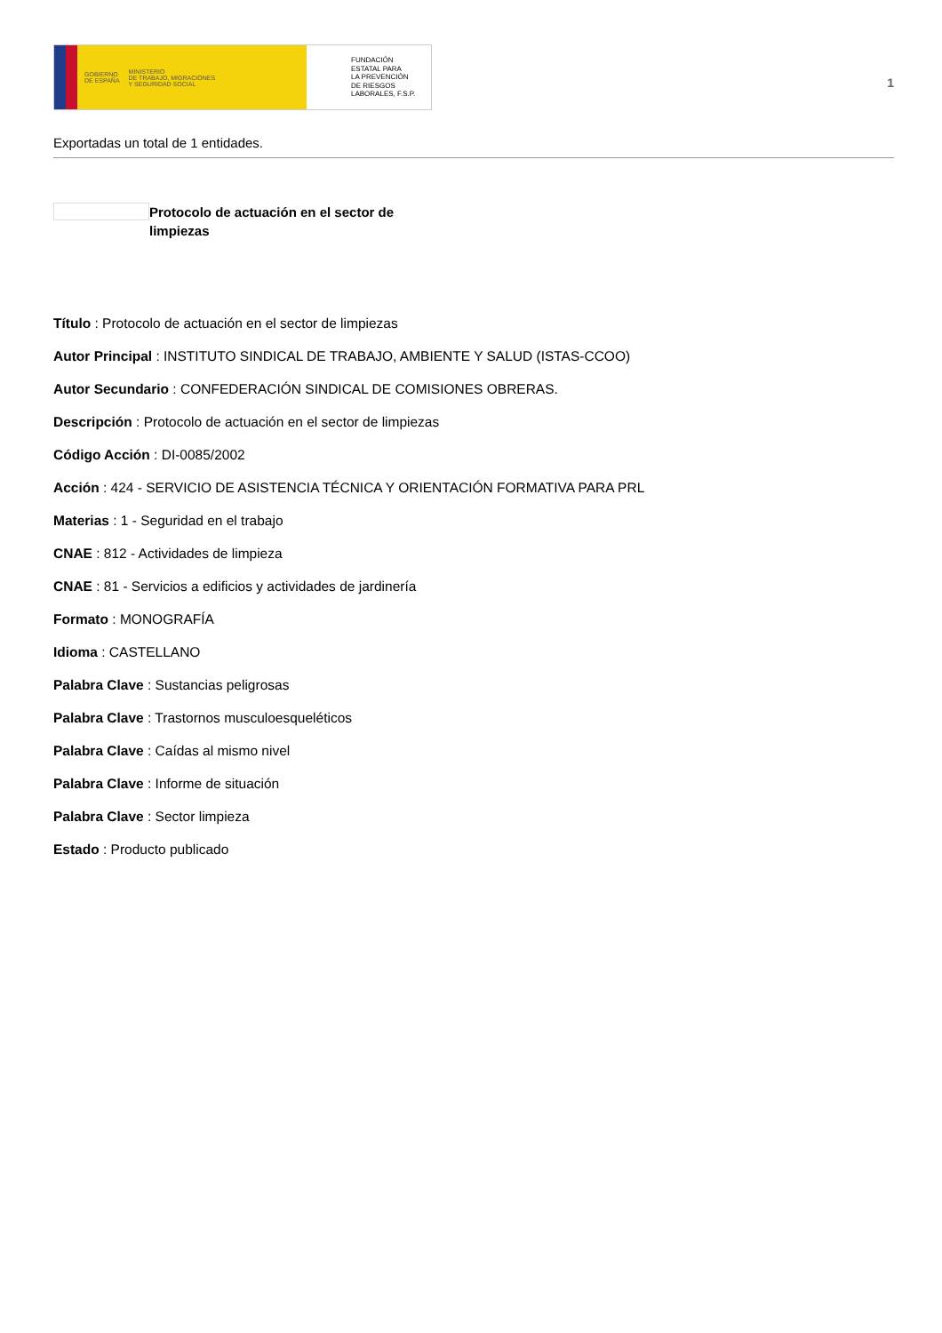GOBIERNO
DE ESPAÑA MINISTERIO
DE TRABAJO, MIGRACIONES
Y SEGURIDAD SOCIAL
FUNDACIÓN
ESTATAL PARA
LA PREVENCIÓN
DE RIESGOS
LABORALES, F.S.P.
1
Exportadas un total de 1 entidades.
Protocolo de actuación en el sector de limpiezas
Título : Protocolo de actuación en el sector de limpiezas
Autor Principal : INSTITUTO SINDICAL DE TRABAJO, AMBIENTE Y SALUD (ISTAS-CCOO)
Autor Secundario : CONFEDERACIÓN SINDICAL DE COMISIONES OBRERAS.
Descripción : Protocolo de actuación en el sector de limpiezas
Código Acción : DI-0085/2002
Acción : 424 - SERVICIO DE ASISTENCIA TÉCNICA Y ORIENTACIÓN FORMATIVA PARA PRL
Materias : 1 - Seguridad en el trabajo
CNAE : 812 - Actividades de limpieza
CNAE : 81 - Servicios a edificios y actividades de jardinería
Formato : MONOGRAFÍA
Idioma : CASTELLANO
Palabra Clave : Sustancias peligrosas
Palabra Clave : Trastornos musculoesqueléticos
Palabra Clave : Caídas al mismo nivel
Palabra Clave : Informe de situación
Palabra Clave : Sector limpieza
Estado : Producto publicado